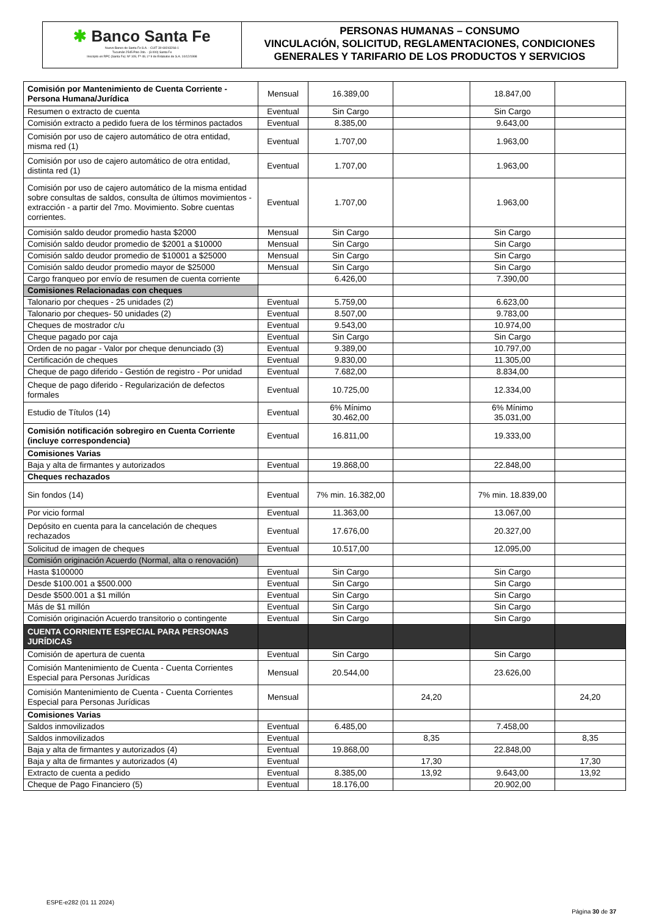✱ Banco Santa Fe
Nuevo Banco de Santa Fe S.A. - CUIT 30-69243266-1
Tucumán 2545 Piso 2do. - (3.000) Santa Fe
Inscripto en RPC (Santa Fe): Nº 109, Fº 49, Lº 9 de Estatutos de S.A. 10/12/1998
PERSONAS HUMANAS – CONSUMO
VINCULACIÓN, SOLICITUD, REGLAMENTACIONES, CONDICIONES GENERALES Y TARIFARIO DE LOS PRODUCTOS Y SERVICIOS
| Comisión por Mantenimiento de Cuenta Corriente - Persona Humana/Jurídica | Mensual | 16.389,00 | | 18.847,00 | |
| Resumen o extracto de cuenta | Eventual | Sin Cargo | | Sin Cargo | |
| Comisión extracto a pedido fuera de los términos pactados | Eventual | 8.385,00 | | 9.643,00 | |
| Comisión por uso de cajero automático de otra entidad, misma red (1) | Eventual | 1.707,00 | | 1.963,00 | |
| Comisión por uso de cajero automático de otra entidad, distinta red (1) | Eventual | 1.707,00 | | 1.963,00 | |
| Comisión por uso de cajero automático de la misma entidad sobre consultas de saldos, consulta de últimos movimientos - extracción - a partir del 7mo. Movimiento. Sobre cuentas corrientes. | Eventual | 1.707,00 | | 1.963,00 | |
| Comisión saldo deudor promedio hasta $2000 | Mensual | Sin Cargo | | Sin Cargo | |
| Comisión saldo deudor promedio de $2001 a $10000 | Mensual | Sin Cargo | | Sin Cargo | |
| Comisión saldo deudor promedio de $10001 a $25000 | Mensual | Sin Cargo | | Sin Cargo | |
| Comisión saldo deudor promedio mayor de $25000 | Mensual | Sin Cargo | | Sin Cargo | |
| Cargo franqueo por envío de resumen de cuenta corriente | | 6.426,00 | | 7.390,00 | |
| Comisiones Relacionadas con cheques | | | | | |
| Talonario por cheques - 25 unidades (2) | Eventual | 5.759,00 | | 6.623,00 | |
| Talonario por cheques- 50 unidades (2) | Eventual | 8.507,00 | | 9.783,00 | |
| Cheques de mostrador c/u | Eventual | 9.543,00 | | 10.974,00 | |
| Cheque pagado por caja | Eventual | Sin Cargo | | Sin Cargo | |
| Orden de no pagar - Valor por cheque denunciado (3) | Eventual | 9.389,00 | | 10.797,00 | |
| Certificación de cheques | Eventual | 9.830,00 | | 11.305,00 | |
| Cheque de pago diferido - Gestión de registro - Por unidad | Eventual | 7.682,00 | | 8.834,00 | |
| Cheque de pago diferido - Regularización de defectos formales | Eventual | 10.725,00 | | 12.334,00 | |
| Estudio de Títulos (14) | Eventual | 6% Mínimo 30.462,00 | | 6% Mínimo 35.031,00 | |
| Comisión notificación sobregiro en Cuenta Corriente (incluye correspondencia) | Eventual | 16.811,00 | | 19.333,00 | |
| Comisiones Varias | | | | | |
| Baja y alta de firmantes y autorizados | Eventual | 19.868,00 | | 22.848,00 | |
| Cheques rechazados | | | | | |
| Sin fondos (14) | Eventual | 7% min. 16.382,00 | | 7% min. 18.839,00 | |
| Por vicio formal | Eventual | 11.363,00 | | 13.067,00 | |
| Depósito en cuenta para la cancelación de cheques rechazados | Eventual | 17.676,00 | | 20.327,00 | |
| Solicitud de imagen de cheques | Eventual | 10.517,00 | | 12.095,00 | |
| Comisión originación Acuerdo (Normal, alta o renovación) | | | | | |
| Hasta $100000 | Eventual | Sin Cargo | | Sin Cargo | |
| Desde $100.001 a $500.000 | Eventual | Sin Cargo | | Sin Cargo | |
| Desde $500.001 a $1 millón | Eventual | Sin Cargo | | Sin Cargo | |
| Más de $1 millón | Eventual | Sin Cargo | | Sin Cargo | |
| Comisión originación Acuerdo transitorio o contingente | Eventual | Sin Cargo | | Sin Cargo | |
| CUENTA CORRIENTE ESPECIAL PARA PERSONAS JURÍDICAS | | | | | |
| Comisión de apertura de cuenta | Eventual | Sin Cargo | | Sin Cargo | |
| Comisión Mantenimiento de Cuenta - Cuenta Corrientes Especial para Personas Jurídicas | Mensual | 20.544,00 | | 23.626,00 | |
| Comisión Mantenimiento de Cuenta - Cuenta Corrientes Especial para Personas Jurídicas | Mensual | | 24,20 | | 24,20 |
| Comisiones Varias | | | | | |
| Saldos inmovilizados | Eventual | 6.485,00 | | 7.458,00 | |
| Saldos inmovilizados | Eventual | | 8,35 | | 8,35 |
| Baja y alta de firmantes y autorizados (4) | Eventual | 19.868,00 | | 22.848,00 | |
| Baja y alta de firmantes y autorizados (4) | Eventual | | 17,30 | | 17,30 |
| Extracto de cuenta a pedido | Eventual | 8.385,00 | 13,92 | 9.643,00 | 13,92 |
| Cheque de Pago Financiero (5) | Eventual | 18.176,00 | | 20.902,00 | |
ESPE-e282 (01 11 2024)
Página 30 de 37